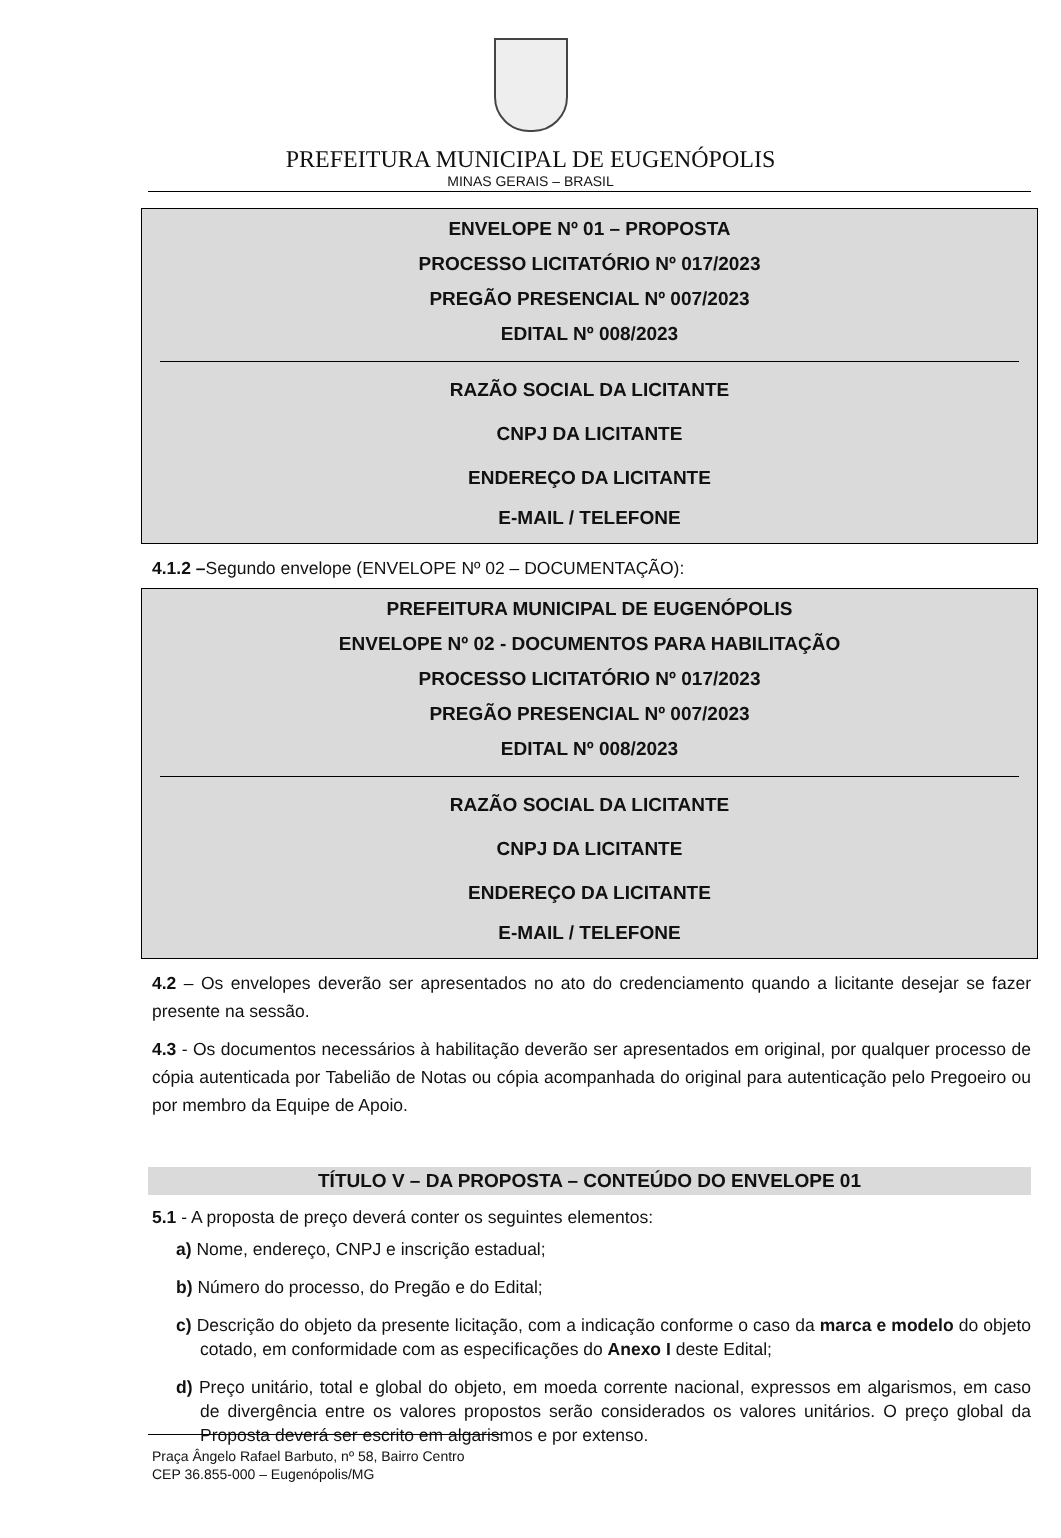PREFEITURA MUNICIPAL DE EUGENÓPOLIS
MINAS GERAIS – BRASIL
ENVELOPE Nº 01 – PROPOSTA
PROCESSO LICITATÓRIO Nº 017/2023
PREGÃO PRESENCIAL Nº 007/2023
EDITAL Nº 008/2023
RAZÃO SOCIAL DA LICITANTE
CNPJ DA LICITANTE
ENDEREÇO DA LICITANTE
E-MAIL / TELEFONE
4.1.2 –Segundo envelope (ENVELOPE Nº 02 – DOCUMENTAÇÃO):
PREFEITURA MUNICIPAL DE EUGENÓPOLIS
ENVELOPE Nº 02 - DOCUMENTOS PARA HABILITAÇÃO
PROCESSO LICITATÓRIO Nº 017/2023
PREGÃO PRESENCIAL Nº 007/2023
EDITAL Nº 008/2023
RAZÃO SOCIAL DA LICITANTE
CNPJ DA LICITANTE
ENDEREÇO DA LICITANTE
E-MAIL / TELEFONE
4.2 – Os envelopes deverão ser apresentados no ato do credenciamento quando a licitante desejar se fazer presente na sessão.
4.3 - Os documentos necessários à habilitação deverão ser apresentados em original, por qualquer processo de cópia autenticada por Tabelião de Notas ou cópia acompanhada do original para autenticação pelo Pregoeiro ou por membro da Equipe de Apoio.
TÍTULO V – DA PROPOSTA – CONTEÚDO DO ENVELOPE 01
5.1 - A proposta de preço deverá conter os seguintes elementos:
a) Nome, endereço, CNPJ e inscrição estadual;
b) Número do processo, do Pregão e do Edital;
c) Descrição do objeto da presente licitação, com a indicação conforme o caso da marca e modelo do objeto cotado, em conformidade com as especificações do Anexo I deste Edital;
d) Preço unitário, total e global do objeto, em moeda corrente nacional, expressos em algarismos, em caso de divergência entre os valores propostos serão considerados os valores unitários. O preço global da Proposta deverá ser escrito em algarismos e por extenso.
Praça Ângelo Rafael Barbuto, nº 58, Bairro Centro
CEP 36.855-000 – Eugenópolis/MG